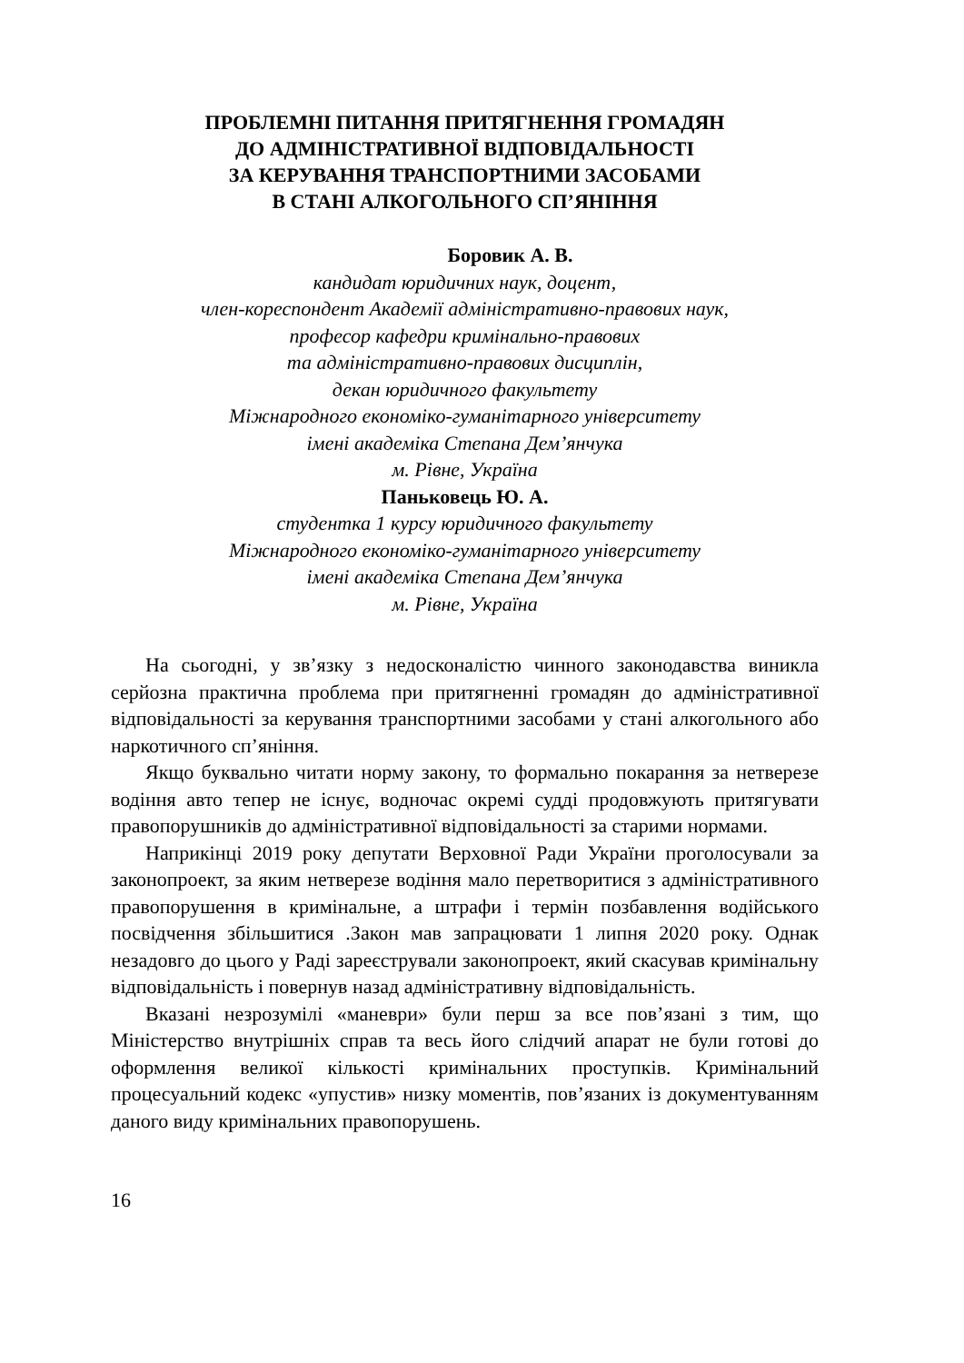ПРОБЛЕМНІ ПИТАННЯ ПРИТЯГНЕННЯ ГРОМАДЯН
ДО АДМІНІСТРАТИВНОЇ ВІДПОВІДАЛЬНОСТІ
ЗА КЕРУВАННЯ ТРАНСПОРТНИМИ ЗАСОБАМИ
В СТАНІ АЛКОГОЛЬНОГО СП’ЯНІННЯ
Боровик А. В.
кандидат юридичних наук, доцент,
член-кореспондент Академії адміністративно-правових наук,
професор кафедри кримінально-правових
та адміністративно-правових дисциплін,
декан юридичного факультету
Міжнародного економіко-гуманітарного університету
імені академіка Степана Дем’янчука
м. Рівне, Україна
Паньковець Ю. А.
студентка 1 курсу юридичного факультету
Міжнародного економіко-гуманітарного університету
імені академіка Степана Дем’янчука
м. Рівне, Україна
На сьогодні, у зв’язку з недосконалістю чинного законодавства виникла серйозна практична проблема при притягненні громадян до адміністративної відповідальності за керування транспортними засобами у стані алкогольного або наркотичного сп’яніння.
Якщо буквально читати норму закону, то формально покарання за нетверезе водіння авто тепер не існує, водночас окремі судді продовжують притягувати правопорушників до адміністративної відповідальності за старими нормами.
Наприкінці 2019 року депутати Верховної Ради України проголосували за законопроект, за яким нетверезе водіння мало перетворитися з адміністративного правопорушення в кримінальне, а штрафи і термін позбавлення водійського посвідчення збільшитися .Закон мав запрацювати 1 липня 2020 року. Однак незадовго до цього у Раді зареєстрували законопроект, який скасував кримінальну відповідальність і повернув назад адміністративну відповідальність.
Вказані незрозумілі «маневри» були перш за все пов’язані з тим, що Міністерство внутрішніх справ та весь його слідчий апарат не були готові до оформлення великої кількості кримінальних проступків. Кримінальний процесуальний кодекс «упустив» низку моментів, пов’язаних із документуванням даного виду кримінальних правопорушень.
16